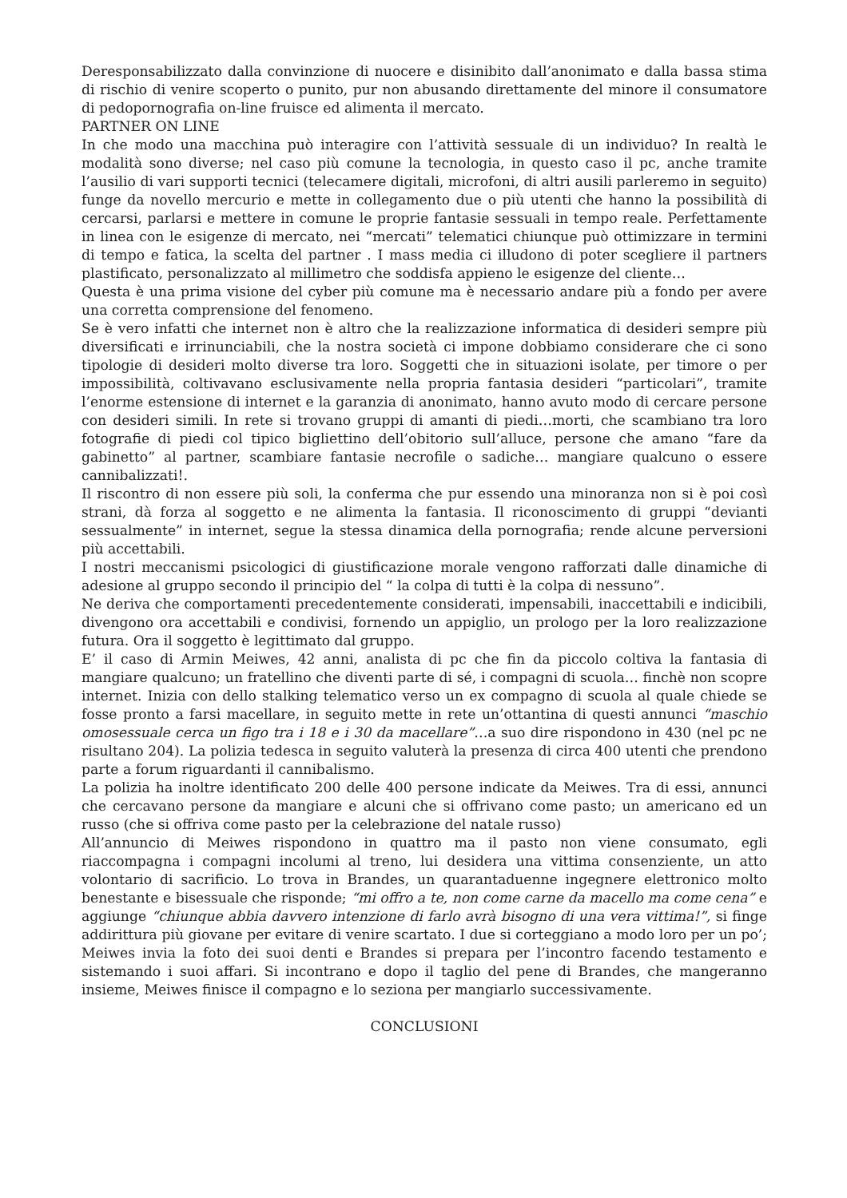Deresponsabilizzato dalla convinzione di nuocere e disinibito dall’anonimato e dalla bassa stima di rischio di venire scoperto o punito, pur non abusando direttamente del minore il consumatore di pedopornografia on-line fruisce ed alimenta il mercato.
PARTNER ON LINE
In che modo una macchina può interagire con l’attività sessuale di un individuo? In realtà le modalità sono diverse; nel caso più comune la tecnologia, in questo caso il pc, anche tramite l’ausilio di vari supporti tecnici (telecamere digitali, microfoni, di altri ausili parleremo in seguito) funge da novello mercurio e mette in collegamento due o più utenti che hanno la possibilità di cercarsi, parlarsi e mettere in comune le proprie fantasie sessuali in tempo reale. Perfettamente in linea con le esigenze di mercato, nei “mercati” telematici chiunque può ottimizzare in termini di tempo e fatica, la scelta del partner . I mass media ci illudono di poter scegliere il partners plastificato, personalizzato al millimetro che soddisfa appieno le esigenze del cliente…
Questa è una prima visione del cyber più comune ma è necessario andare più a fondo per avere una corretta comprensione del fenomeno.
Se è vero infatti che internet non è altro che la realizzazione informatica di desideri sempre più diversificati e irrinunciabili, che la nostra società ci impone dobbiamo considerare che ci sono tipologie di desideri molto diverse tra loro. Soggetti che in situazioni isolate, per timore o per impossibilità, coltivavano esclusivamente nella propria fantasia desideri “particolari”, tramite l’enorme estensione di internet e la garanzia di anonimato, hanno avuto modo di cercare persone con desideri simili. In rete si trovano gruppi di amanti di piedi…morti, che scambiano tra loro fotografie di piedi col tipico bigliettino dell’obitorio sull’alluce, persone che amano “fare da gabinetto” al partner, scambiare fantasie necrofile o sadiche… mangiare qualcuno o essere cannibalizzati!.
Il riscontro di non essere più soli, la conferma che pur essendo una minoranza non si è poi così strani, dà forza al soggetto e ne alimenta la fantasia. Il riconoscimento di gruppi “devianti sessualmente” in internet, segue la stessa dinamica della pornografia; rende alcune perversioni più accettabili.
I nostri meccanismi psicologici di giustificazione morale vengono rafforzati dalle dinamiche di adesione al gruppo secondo il principio del “ la colpa di tutti è la colpa di nessuno”.
Ne deriva che comportamenti precedentemente considerati, impensabili, inaccettabili e indicibili, divengono ora accettabili e condivisi, fornendo un appiglio, un prologo per la loro realizzazione futura. Ora il soggetto è legittimato dal gruppo.
E’ il caso di Armin Meiwes, 42 anni, analista di pc che fin da piccolo coltiva la fantasia di mangiare qualcuno; un fratellino che diventi parte di sé, i compagni di scuola… finchè non scopre internet. Inizia con dello stalking telematico verso un ex compagno di scuola al quale chiede se fosse pronto a farsi macellare, in seguito mette in rete un’ottantina di questi annunci “maschio omosessuale cerca un figo tra i 18 e i 30 da macellare”…a suo dire rispondono in 430 (nel pc ne risultano 204). La polizia tedesca in seguito valuterà la presenza di circa 400 utenti che prendono parte a forum riguardanti il cannibalismo.
La polizia ha inoltre identificato 200 delle 400 persone indicate da Meiwes. Tra di essi, annunci che cercavano persone da mangiare e alcuni che si offrivano come pasto; un americano ed un russo (che si offriva come pasto per la celebrazione del natale russo)
All’annuncio di Meiwes rispondono in quattro ma il pasto non viene consumato, egli riaccompagna i compagni incolumi al treno, lui desidera una vittima consenziente, un atto volontario di sacrificio. Lo trova in Brandes, un quarantaduenne ingegnere elettronico molto benestante e bisessuale che risponde; “mi offro a te, non come carne da macello ma come cena” e aggiunge “chiunque abbia davvero intenzione di farlo avrà bisogno di una vera vittima!”, si finge addirittura più giovane per evitare di venire scartato. I due si corteggiano a modo loro per un po’; Meiwes invia la foto dei suoi denti e Brandes si prepara per l’incontro facendo testamento e sistemando i suoi affari. Si incontrano e dopo il taglio del pene di Brandes, che mangeranno insieme, Meiwes finisce il compagno e lo seziona per mangiarlo successivamente.
CONCLUSIONI